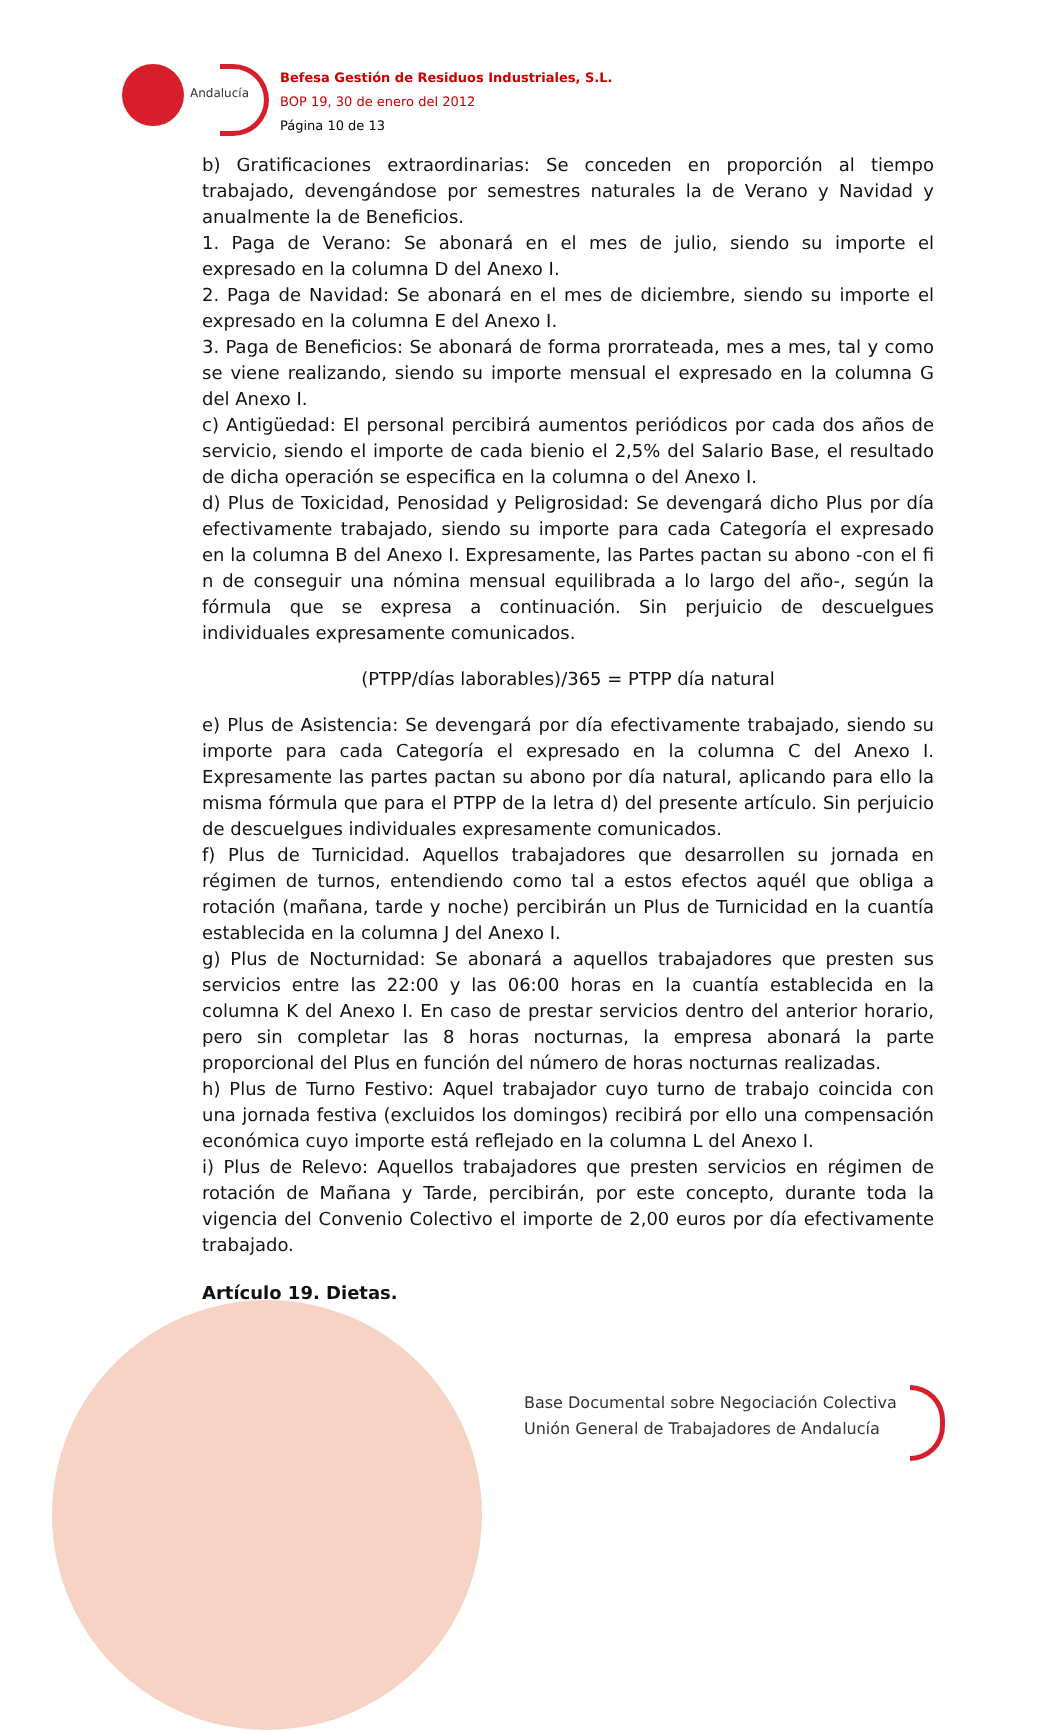Andalucía
Befesa Gestión de Residuos Industriales, S.L.
BOP 19, 30 de enero del 2012
Página 10 de 13
b) Gratificaciones extraordinarias: Se conceden en proporción al tiempo trabajado, devengándose por semestres naturales la de Verano y Navidad y anualmente la de Beneficios.
1. Paga de Verano: Se abonará en el mes de julio, siendo su importe el expresado en la columna D del Anexo I.
2. Paga de Navidad: Se abonará en el mes de diciembre, siendo su importe el expresado en la columna E del Anexo I.
3. Paga de Beneficios: Se abonará de forma prorrateada, mes a mes, tal y como se viene realizando, siendo su importe mensual el expresado en la columna G del Anexo I.
c) Antigüedad: El personal percibirá aumentos periódicos por cada dos años de servicio, siendo el importe de cada bienio el 2,5% del Salario Base, el resultado de dicha operación se especifica en la columna o del Anexo I.
d) Plus de Toxicidad, Penosidad y Peligrosidad: Se devengará dicho Plus por día efectivamente trabajado, siendo su importe para cada Categoría el expresado en la columna B del Anexo I. Expresamente, las Partes pactan su abono -con el fi n de conseguir una nómina mensual equilibrada a lo largo del año-, según la fórmula que se expresa a continuación. Sin perjuicio de descuelgues individuales expresamente comunicados.
(PTPP/días laborables)/365 = PTPP día natural
e) Plus de Asistencia: Se devengará por día efectivamente trabajado, siendo su importe para cada Categoría el expresado en la columna C del Anexo I. Expresamente las partes pactan su abono por día natural, aplicando para ello la misma fórmula que para el PTPP de la letra d) del presente artículo. Sin perjuicio de descuelgues individuales expresamente comunicados.
f) Plus de Turnicidad. Aquellos trabajadores que desarrollen su jornada en régimen de turnos, entendiendo como tal a estos efectos aquél que obliga a rotación (mañana, tarde y noche) percibirán un Plus de Turnicidad en la cuantía establecida en la columna J del Anexo I.
g) Plus de Nocturnidad: Se abonará a aquellos trabajadores que presten sus servicios entre las 22:00 y las 06:00 horas en la cuantía establecida en la columna K del Anexo I. En caso de prestar servicios dentro del anterior horario, pero sin completar las 8 horas nocturnas, la empresa abonará la parte proporcional del Plus en función del número de horas nocturnas realizadas.
h) Plus de Turno Festivo: Aquel trabajador cuyo turno de trabajo coincida con una jornada festiva (excluidos los domingos) recibirá por ello una compensación económica cuyo importe está reflejado en la columna L del Anexo I.
i) Plus de Relevo: Aquellos trabajadores que presten servicios en régimen de rotación de Mañana y Tarde, percibirán, por este concepto, durante toda la vigencia del Convenio Colectivo el importe de 2,00 euros por día efectivamente trabajado.
Artículo 19. Dietas.
Base Documental sobre Negociación Colectiva
Unión General de Trabajadores de Andalucía